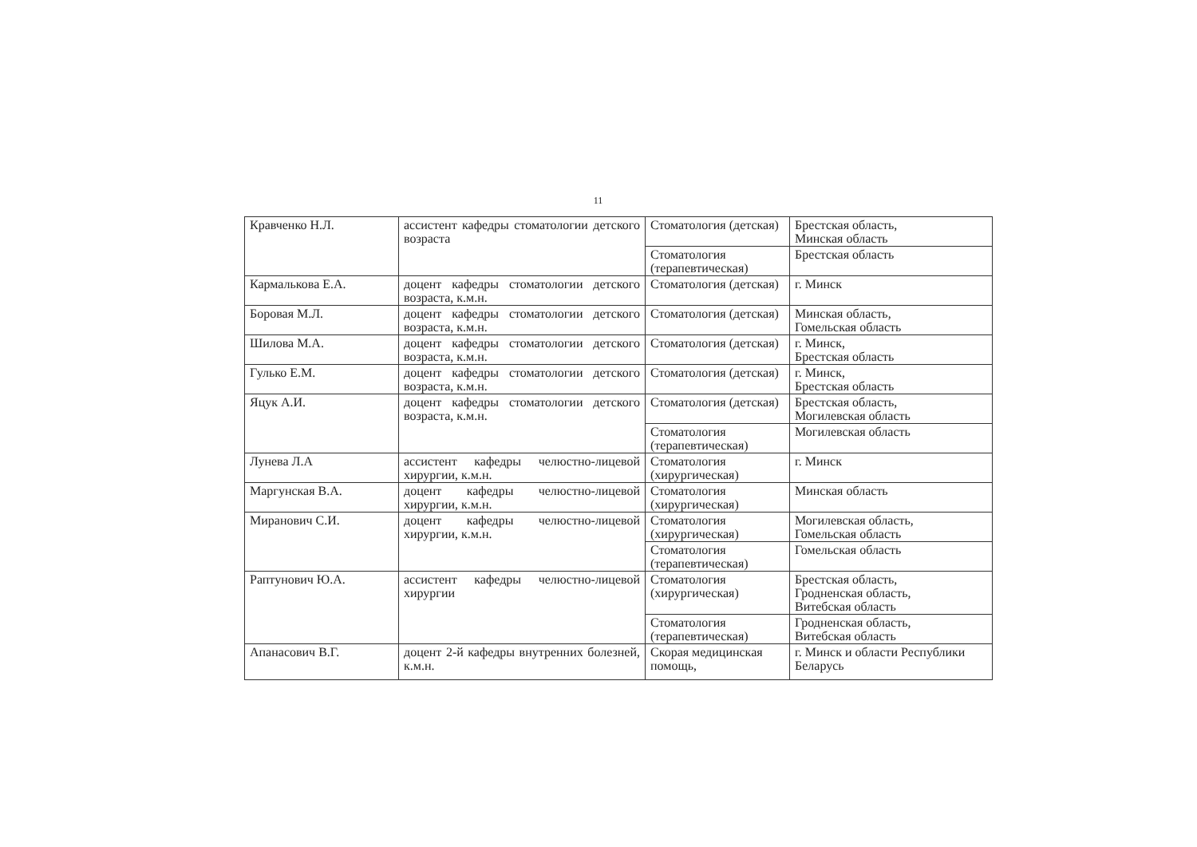11
| Кравченко Н.Л. | ассистент кафедры стоматологии детского возраста | Стоматология (детская) | Брестская область, Минская область |
| | | Стоматология (терапевтическая) | Брестская область |
| Кармалькова Е.А. | доцент кафедры стоматологии детского возраста, к.м.н. | Стоматология (детская) | г. Минск |
| Боровая М.Л. | доцент кафедры стоматологии детского возраста, к.м.н. | Стоматология (детская) | Минская область, Гомельская область |
| Шилова М.А. | доцент кафедры стоматологии детского возраста, к.м.н. | Стоматология (детская) | г. Минск, Брестская область |
| Гулько Е.М. | доцент кафедры стоматологии детского возраста, к.м.н. | Стоматология (детская) | г. Минск, Брестская область |
| Яцук А.И. | доцент кафедры стоматологии детского возраста, к.м.н. | Стоматология (детская) | Брестская область, Могилевская область |
| | | Стоматология (терапевтическая) | Могилевская область |
| Лунева Л.А | ассистент кафедры челюстно-лицевой хирургии, к.м.н. | Стоматология (хирургическая) | г. Минск |
| Маргунская В.А. | доцент кафедры челюстно-лицевой хирургии, к.м.н. | Стоматология (хирургическая) | Минская область |
| Миранович С.И. | доцент кафедры челюстно-лицевой хирургии, к.м.н. | Стоматология (хирургическая) | Могилевская область, Гомельская область |
| | | Стоматология (терапевтическая) | Гомельская область |
| Раптунович Ю.А. | ассистент кафедры челюстно-лицевой хирургии | Стоматология (хирургическая) | Брестская область, Гродненская область, Витебская область |
| | | Стоматология (терапевтическая) | Гродненская область, Витебская область |
| Апанасович В.Г. | доцент 2-й кафедры внутренних болезней, к.м.н. | Скорая медицинская помощь, | г. Минск и области Республики Беларусь |